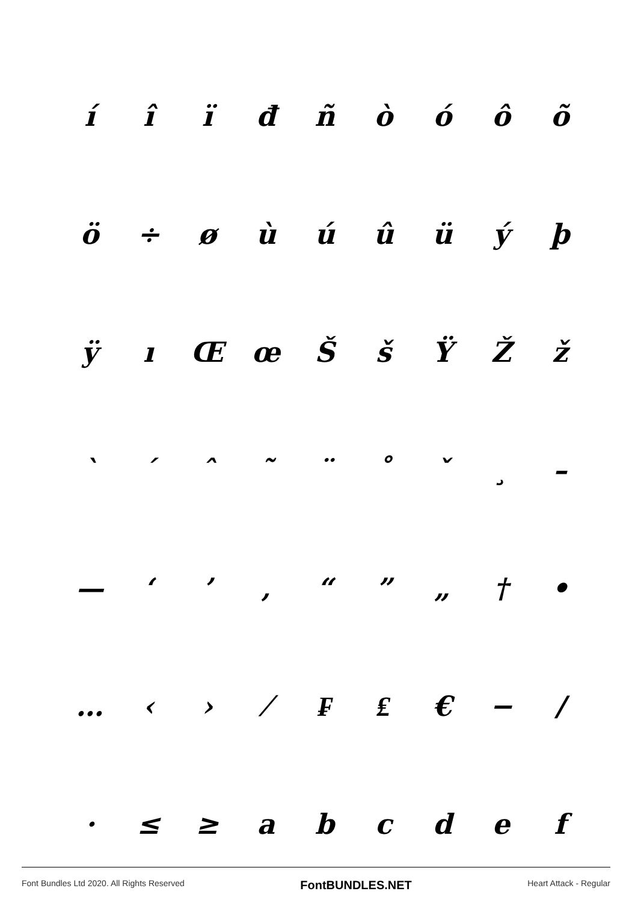| í | î | ï | đ | ñ | ò | ó | ô | õ |
| ö | ÷ | ø | ù | ú | û | ü | ý | þ |
| ÿ | ı | Œ | œ | Š | š | Ÿ | Ž | ž |
| ˋ | ˊ | ˆ | ˜ | ¨ | ˚ | ˇ | ¸ | – |
| — | ‘ | ’ | ‚ | “ | ” | „ | † | • |
| … | ‹ | › | ⁄ | ₣ | ₤ | € | − | ∕ |
| · | ≤ | ≥ | a | b | c | d | e | f |
Font Bundles Ltd 2020. All Rights Reserved FontBUNDLES.NET Heart Attack - Regular